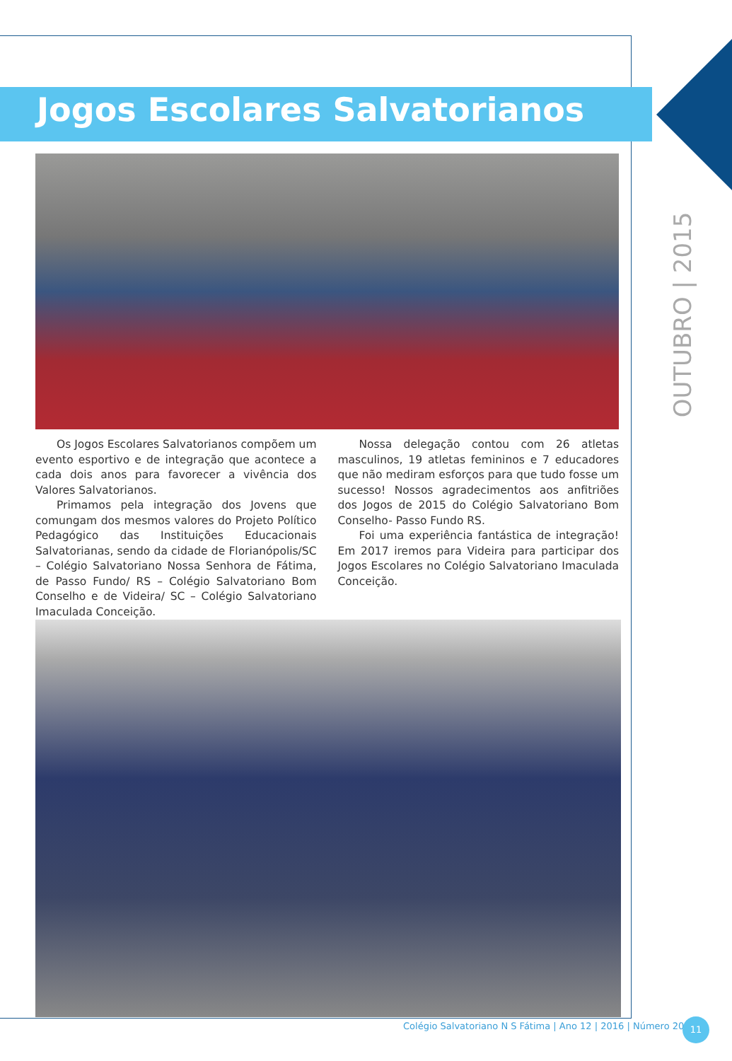Jogos Escolares Salvatorianos
OUTUBRO | 2015
Os Jogos Escolares Salvatorianos compõem um evento esportivo e de integração que acontece a cada dois anos para favorecer a vivência dos Valores Salvatorianos.
Primamos pela integração dos Jovens que comungam dos mesmos valores do Projeto Político Pedagógico das Instituições Educacionais Salvatorianas, sendo da cidade de Florianópolis/SC – Colégio Salvatoriano Nossa Senhora de Fátima, de Passo Fundo/ RS – Colégio Salvatoriano Bom Conselho e de Videira/ SC – Colégio Salvatoriano Imaculada Conceição.
Nossa delegação contou com 26 atletas masculinos, 19 atletas femininos e 7 educadores que não mediram esforços para que tudo fosse um sucesso! Nossos agradecimentos aos anfitriões dos Jogos de 2015 do Colégio Salvatoriano Bom Conselho- Passo Fundo RS.
Foi uma experiência fantástica de integração! Em 2017 iremos para Videira para participar dos Jogos Escolares no Colégio Salvatoriano Imaculada Conceição.
Colégio Salvatoriano N S Fátima | Ano 12 | 2016 | Número 20
11